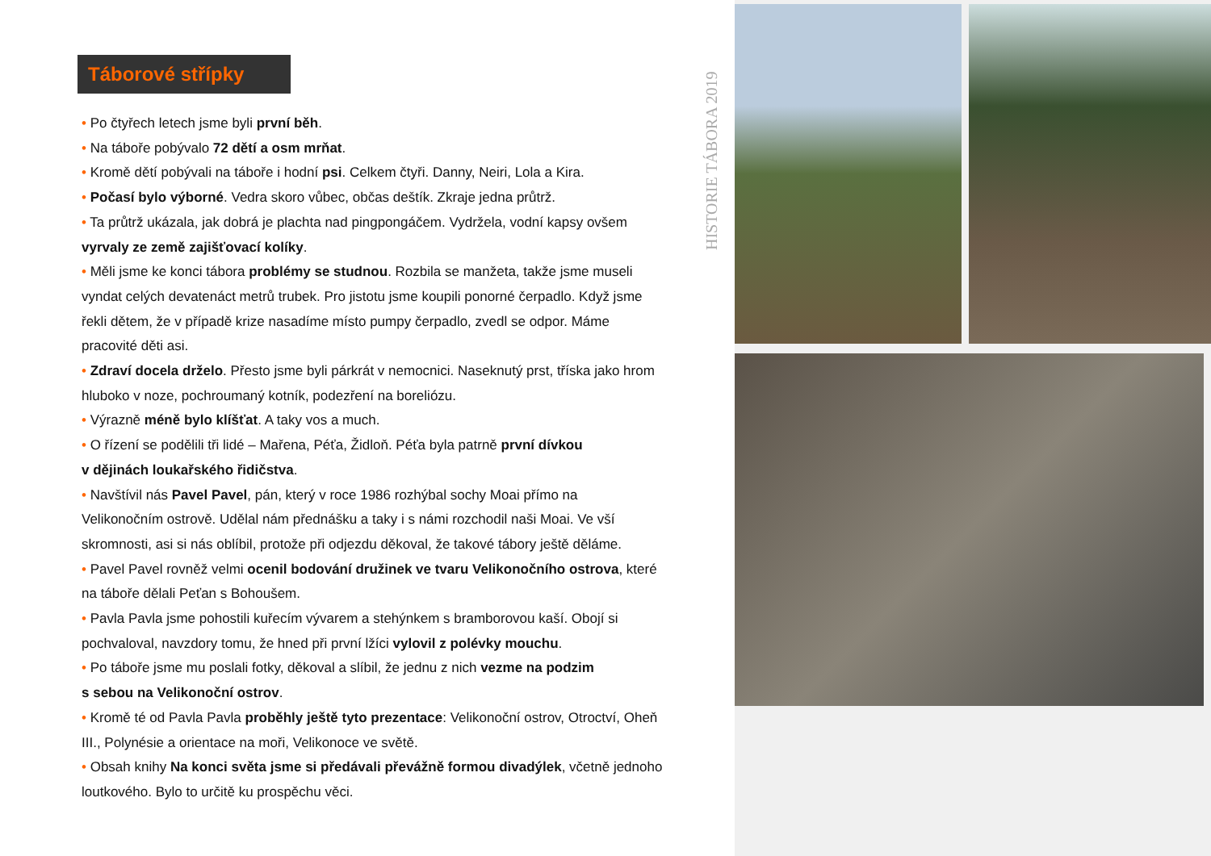Táborové střípky
• Po čtyřech letech jsme byli první běh.
• Na táboře pobývalo 72 dětí a osm mrňat.
• Kromě dětí pobývali na táboře i hodní psi. Celkem čtyři. Danny, Neiri, Lola a Kira.
• Počasí bylo výborné. Vedra skoro vůbec, občas deštík. Zkraje jedna průtrž.
• Ta průtrž ukázala, jak dobrá je plachta nad pingpongáčem. Vydržela, vodní kapsy ovšem vyrvaly ze země zajišťovací kolíky.
• Měli jsme ke konci tábora problémy se studnou. Rozbila se manžeta, takže jsme museli vyndat celých devatenáct metrů trubek. Pro jistotu jsme koupili ponorné čerpadlo. Když jsme řekli dětem, že v případě krize nasadíme místo pumpy čerpadlo, zvedl se odpor. Máme pracovité děti asi.
• Zdraví docela drželo. Přesto jsme byli párkrát v nemocnici. Naseknutý prst, tříska jako hrom hluboko v noze, pochroumaný kotník, podezření na boreliózu.
• Výrazně méně bylo klíšťat. A taky vos a much.
• O řízení se podělili tři lidé – Mařena, Péťa, Židloň. Péťa byla patrně první dívkou
v dějinách loukařského řidičstva.
• Navštívil nás Pavel Pavel, pán, který v roce 1986 rozhýbal sochy Moai přímo na Velikonočním ostrově. Udělal nám přednášku a taky i s námi rozchodil naši Moai. Ve vší skromnosti, asi si nás oblíbil, protože při odjezdu děkoval, že takové tábory ještě děláme.
• Pavel Pavel rovněž velmi ocenil bodování družinek ve tvaru Velikonočního ostrova, které na táboře dělali Peťan s Bohoušem.
• Pavla Pavla jsme pohostili kuřecím vývarem a stehýnkem s bramborovou kaší. Obojí si pochvaloval, navzdory tomu, že hned při první lžíci vylovil z polévky mouchu.
• Po táboře jsme mu poslali fotky, děkoval a slíbil, že jednu z nich vezme na podzim
s sebou na Velikonoční ostrov.
• Kromě té od Pavla Pavla proběhly ještě tyto prezentace: Velikonoční ostrov, Otroctví, Oheň III., Polynésie a orientace na moři, Velikonoce ve světě.
• Obsah knihy Na konci světa jsme si předávali převážně formou divadýlek, včetně jednoho loutkového. Bylo to určitě ku prospěchu věci.
HISTORIE TÁBORA 2019